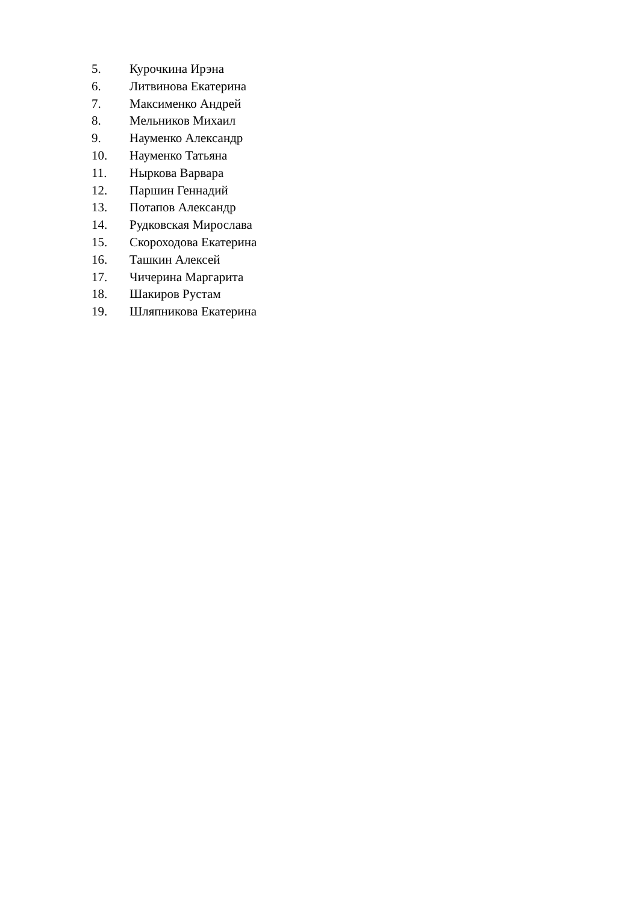5. Курочкина Ирэна
6. Литвинова Екатерина
7. Максименко Андрей
8. Мельников Михаил
9. Науменко Александр
10. Науменко Татьяна
11. Ныркова Варвара
12. Паршин Геннадий
13. Потапов Александр
14. Рудковская Мирослава
15. Скороходова Екатерина
16. Ташкин Алексей
17. Чичерина Маргарита
18. Шакиров Рустам
19. Шляпникова Екатерина